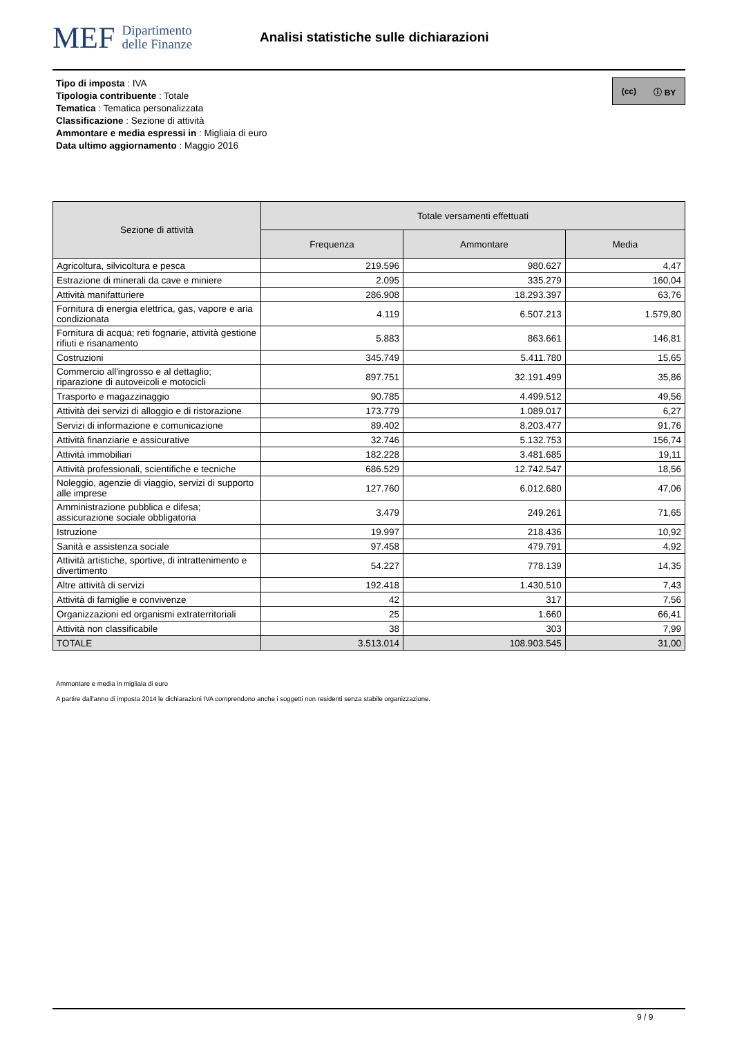MEF Dipartimento
delle Finanze
Analisi statistiche sulle dichiarazioni
Tipo di imposta : IVA
Tipologia contribuente : Totale
Tematica : Tematica personalizzata
Classificazione : Sezione di attività
Ammontare e media espressi in : Migliaia di euro
Data ultimo aggiornamento : Maggio 2016
(cc) ⓘ BY
| Sezione di attività | Totale versamenti effettuati | | |
| --- | --- | --- | --- |
| | Frequenza | Ammontare | Media |
| Agricoltura, silvicoltura e pesca | 219.596 | 980.627 | 4,47 |
| Estrazione di minerali da cave e miniere | 2.095 | 335.279 | 160,04 |
| Attività manifatturiere | 286.908 | 18.293.397 | 63,76 |
| Fornitura di energia elettrica, gas, vapore e aria condizionata | 4.119 | 6.507.213 | 1.579,80 |
| Fornitura di acqua; reti fognarie, attività gestione rifiuti e risanamento | 5.883 | 863.661 | 146,81 |
| Costruzioni | 345.749 | 5.411.780 | 15,65 |
| Commercio all'ingrosso e al dettaglio; riparazione di autoveicoli e motocicli | 897.751 | 32.191.499 | 35,86 |
| Trasporto e magazzinaggio | 90.785 | 4.499.512 | 49,56 |
| Attività dei servizi di alloggio e di ristorazione | 173.779 | 1.089.017 | 6,27 |
| Servizi di informazione e comunicazione | 89.402 | 8.203.477 | 91,76 |
| Attività finanziarie e assicurative | 32.746 | 5.132.753 | 156,74 |
| Attività immobiliari | 182.228 | 3.481.685 | 19,11 |
| Attività professionali, scientifiche e tecniche | 686.529 | 12.742.547 | 18,56 |
| Noleggio, agenzie di viaggio, servizi di supporto alle imprese | 127.760 | 6.012.680 | 47,06 |
| Amministrazione pubblica e difesa; assicurazione sociale obbligatoria | 3.479 | 249.261 | 71,65 |
| Istruzione | 19.997 | 218.436 | 10,92 |
| Sanità e assistenza sociale | 97.458 | 479.791 | 4,92 |
| Attività artistiche, sportive, di intrattenimento e divertimento | 54.227 | 778.139 | 14,35 |
| Altre attività di servizi | 192.418 | 1.430.510 | 7,43 |
| Attività di famiglie e convivenze | 42 | 317 | 7,56 |
| Organizzazioni ed organismi extraterritoriali | 25 | 1.660 | 66,41 |
| Attività non classificabile | 38 | 303 | 7,99 |
| TOTALE | 3.513.014 | 108.903.545 | 31,00 |
Ammontare e media in migliaia di euro
A partire dall'anno di imposta 2014 le dichiarazioni IVA comprendono anche i soggetti non residenti senza stabile organizzazione.
9 / 9